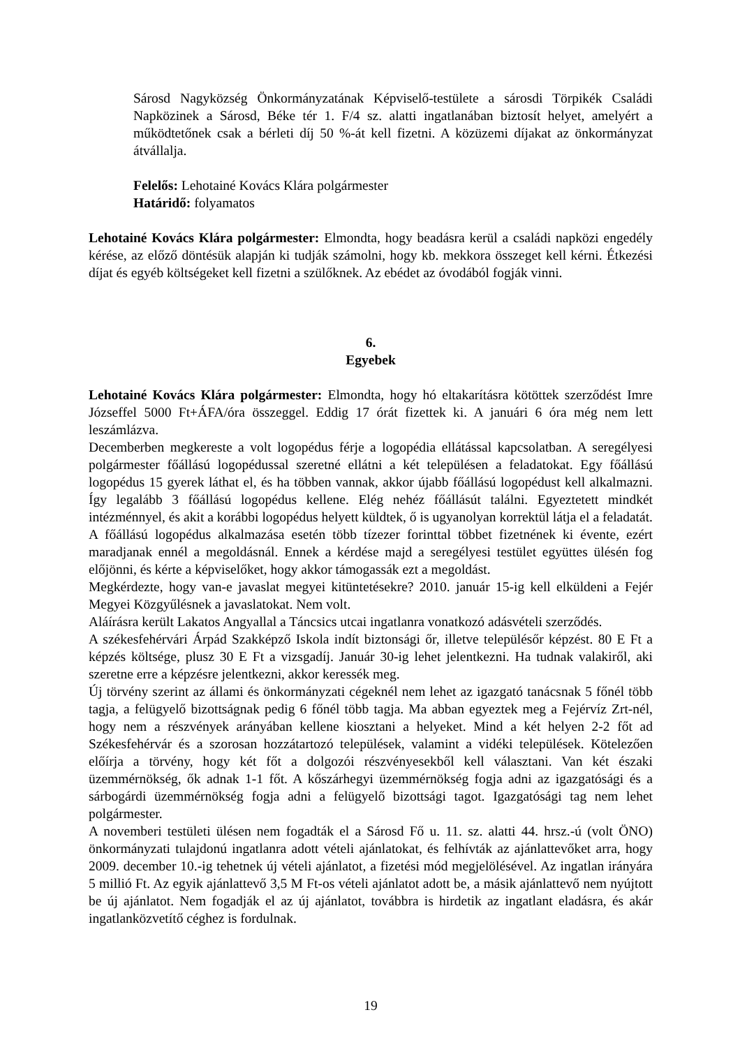Sárosd Nagyközség Önkormányzatának Képviselő-testülete a sárosdi Törpikék Családi Napközinek a Sárosd, Béke tér 1. F/4 sz. alatti ingatlanában biztosít helyet, amelyért a működtetőnek csak a bérleti díj 50 %-át kell fizetni. A közüzemi díjakat az önkormányzat átvállalja.
Felelős: Lehotainé Kovács Klára polgármester
Határidő: folyamatos
Lehotainé Kovács Klára polgármester: Elmondta, hogy beadásra kerül a családi napközi engedély kérése, az előző döntésük alapján ki tudják számolni, hogy kb. mekkora összeget kell kérni. Étkezési díjat és egyéb költségeket kell fizetni a szülőknek. Az ebédet az óvodából fogják vinni.
6.
Egyebek
Lehotainé Kovács Klára polgármester: Elmondta, hogy hó eltakarításra kötöttek szerződést Imre Józseffel 5000 Ft+ÁFA/óra összeggel. Eddig 17 órát fizettek ki. A januári 6 óra még nem lett leszámlázva.
Decemberben megkereste a volt logopédus férje a logopédia ellátással kapcsolatban. A seregélyesi polgármester főállású logopédussal szeretné ellátni a két településen a feladatokat. Egy főállású logopédus 15 gyerek láthat el, és ha többen vannak, akkor újabb főállású logopédust kell alkalmazni. Így legalább 3 főállású logopédus kellene. Elég nehéz főállásút találni. Egyeztetett mindkét intézménnyel, és akit a korábbi logopédus helyett küldtek, ő is ugyanolyan korrektül látja el a feladatát. A főállású logopédus alkalmazása esetén több tízezer forinttal többet fizetnének ki évente, ezért maradjanak ennél a megoldásnál. Ennek a kérdése majd a seregélyesi testület együttes ülésén fog előjönni, és kérte a képviselőket, hogy akkor támogassák ezt a megoldást.
Megkérdezte, hogy van-e javaslat megyei kitüntetésekre? 2010. január 15-ig kell elküldeni a Fejér Megyei Közgyűlésnek a javaslatokat. Nem volt.
Aláírásra került Lakatos Angyallal a Táncsics utcai ingatlanra vonatkozó adásvételi szerződés.
A székesfehérvári Árpád Szakképző Iskola indít biztonsági őr, illetve településőr képzést. 80 E Ft a képzés költsége, plusz 30 E Ft a vizsgadíj. Január 30-ig lehet jelentkezni. Ha tudnak valakiről, aki szeretne erre a képzésre jelentkezni, akkor keressék meg.
Új törvény szerint az állami és önkormányzati cégeknél nem lehet az igazgató tanácsnak 5 főnél több tagja, a felügyelő bizottságnak pedig 6 főnél több tagja. Ma abban egyeztek meg a Fejérvíz Zrt-nél, hogy nem a részvények arányában kellene kiosztani a helyeket. Mind a két helyen 2-2 főt ad Székesfehérvár és a szorosan hozzátartozó települések, valamint a vidéki települések. Kötelezően előírja a törvény, hogy két főt a dolgozói részvényesekből kell választani. Van két északi üzemmérnökség, ők adnak 1-1 főt. A kőszárhegyi üzemmérnökség fogja adni az igazgatósági és a sárbogárdi üzemmérnökség fogja adni a felügyelő bizottsági tagot. Igazgatósági tag nem lehet polgármester.
A novemberi testületi ülésen nem fogadták el a Sárosd Fő u. 11. sz. alatti 44. hrsz.-ú (volt ÖNO) önkormányzati tulajdonú ingatlanra adott vételi ajánlatokat, és felhívták az ajánlattevőket arra, hogy 2009. december 10.-ig tehetnek új vételi ajánlatot, a fizetési mód megjelölésével. Az ingatlan irányára 5 millió Ft. Az egyik ajánlattevő 3,5 M Ft-os vételi ajánlatot adott be, a másik ajánlattevő nem nyújtott be új ajánlatot. Nem fogadják el az új ajánlatot, továbbra is hirdetik az ingatlant eladásra, és akár ingatlanközvetítő céghez is fordulnak.
19